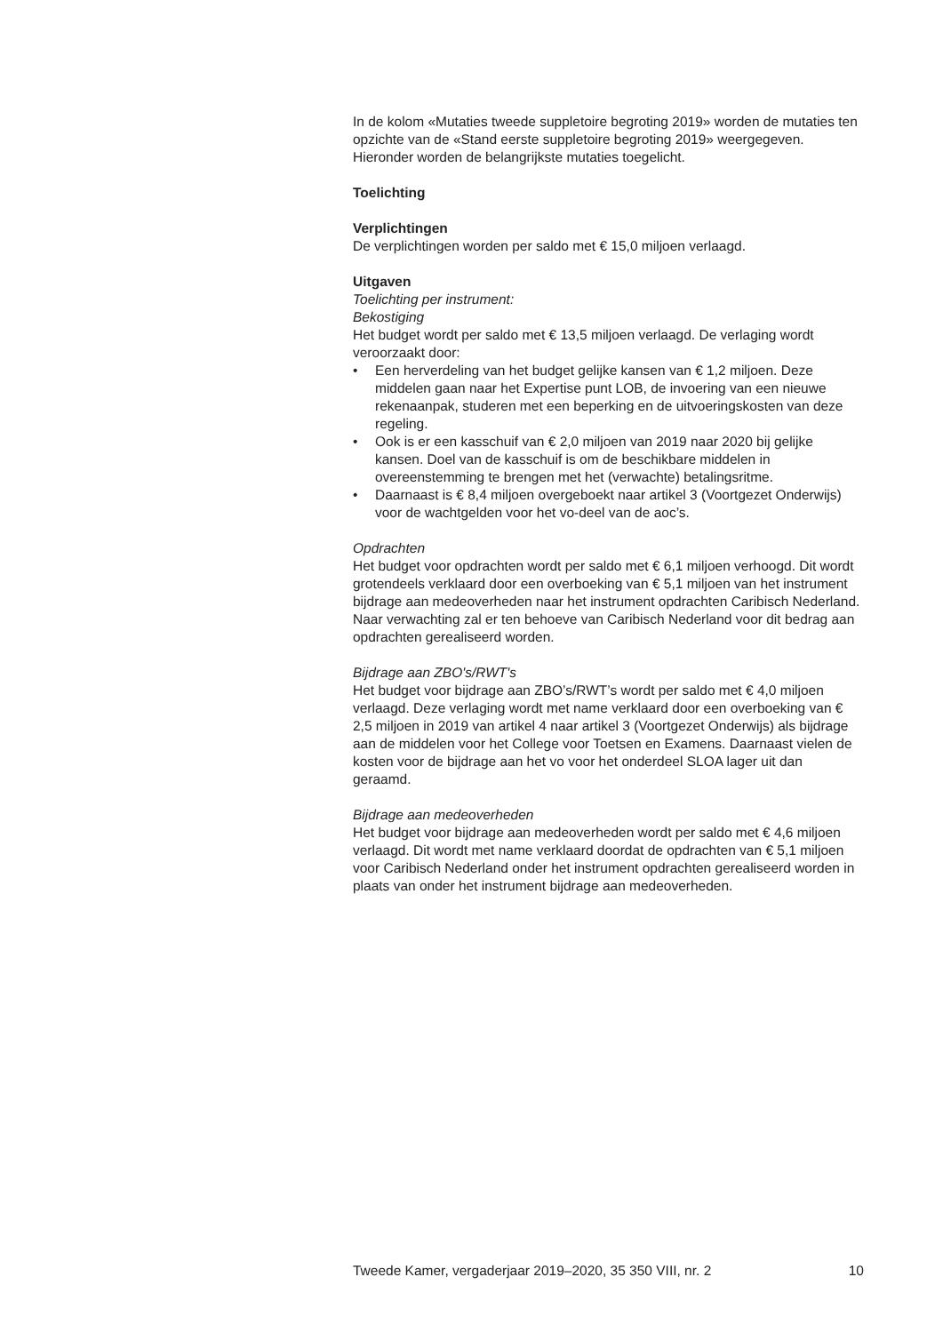In de kolom «Mutaties tweede suppletoire begroting 2019» worden de mutaties ten opzichte van de «Stand eerste suppletoire begroting 2019» weergegeven. Hieronder worden de belangrijkste mutaties toegelicht.
Toelichting
Verplichtingen
De verplichtingen worden per saldo met € 15,0 miljoen verlaagd.
Uitgaven
Toelichting per instrument:
Bekostiging
Het budget wordt per saldo met € 13,5 miljoen verlaagd. De verlaging wordt veroorzaakt door:
• Een herverdeling van het budget gelijke kansen van € 1,2 miljoen. Deze middelen gaan naar het Expertise punt LOB, de invoering van een nieuwe rekenaanpak, studeren met een beperking en de uitvoeringskosten van deze regeling.
• Ook is er een kasschuif van € 2,0 miljoen van 2019 naar 2020 bij gelijke kansen. Doel van de kasschuif is om de beschikbare middelen in overeenstemming te brengen met het (verwachte) betalingsritme.
• Daarnaast is € 8,4 miljoen overgeboekt naar artikel 3 (Voortgezet Onderwijs) voor de wachtgelden voor het vo-deel van de aoc’s.
Opdrachten
Het budget voor opdrachten wordt per saldo met € 6,1 miljoen verhoogd. Dit wordt grotendeels verklaard door een overboeking van € 5,1 miljoen van het instrument bijdrage aan medeoverheden naar het instrument opdrachten Caribisch Nederland. Naar verwachting zal er ten behoeve van Caribisch Nederland voor dit bedrag aan opdrachten gerealiseerd worden.
Bijdrage aan ZBO's/RWT's
Het budget voor bijdrage aan ZBO’s/RWT’s wordt per saldo met € 4,0 miljoen verlaagd. Deze verlaging wordt met name verklaard door een overboeking van € 2,5 miljoen in 2019 van artikel 4 naar artikel 3 (Voortgezet Onderwijs) als bijdrage aan de middelen voor het College voor Toetsen en Examens. Daarnaast vielen de kosten voor de bijdrage aan het vo voor het onderdeel SLOA lager uit dan geraamd.
Bijdrage aan medeoverheden
Het budget voor bijdrage aan medeoverheden wordt per saldo met € 4,6 miljoen verlaagd. Dit wordt met name verklaard doordat de opdrachten van € 5,1 miljoen voor Caribisch Nederland onder het instrument opdrachten gerealiseerd worden in plaats van onder het instrument bijdrage aan medeoverheden.
Tweede Kamer, vergaderjaar 2019–2020, 35 350 VIII, nr. 2 10